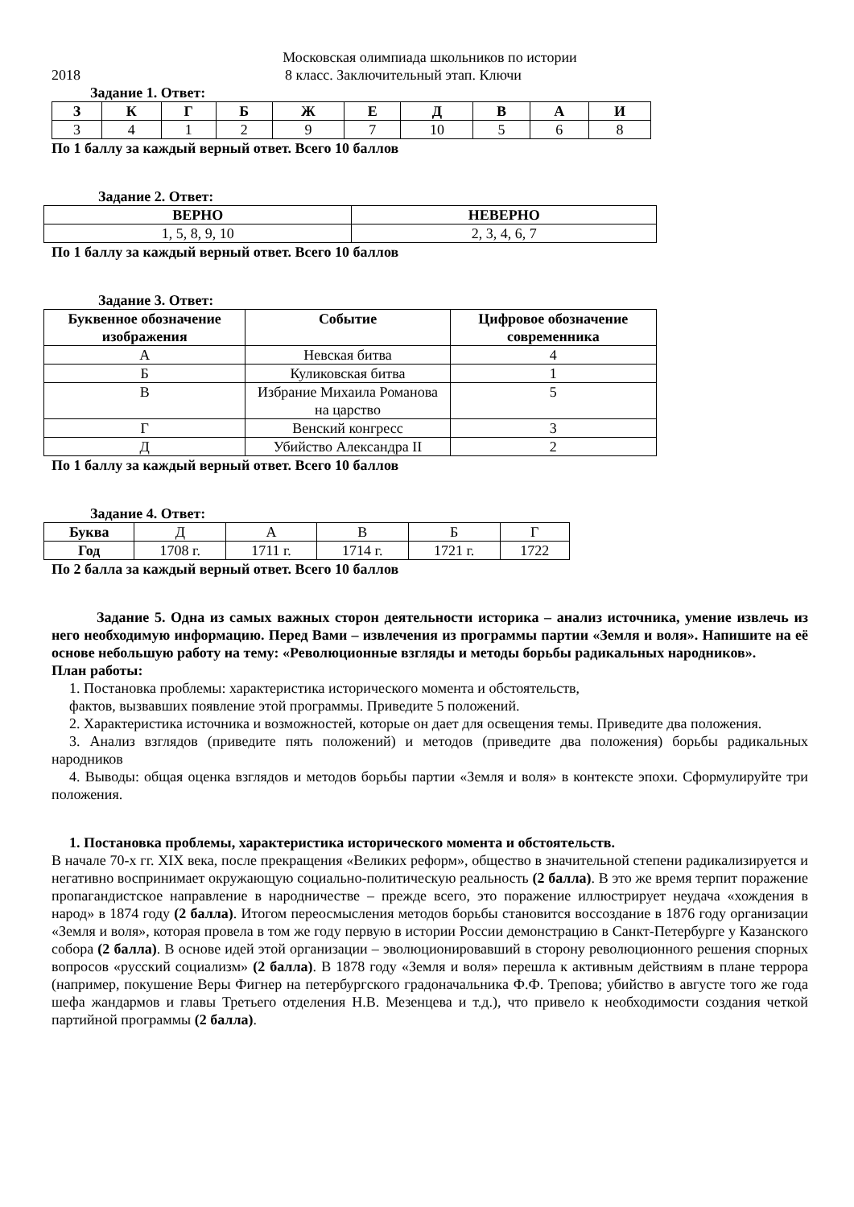Московская олимпиада школьников по истории
2018 8 класс. Заключительный этап. Ключи
Задание 1. Ответ:
| З | К | Г | Б | Ж | Е | Д | В | А | И |
| --- | --- | --- | --- | --- | --- | --- | --- | --- | --- |
| 3 | 4 | 1 | 2 | 9 | 7 | 10 | 5 | 6 | 8 |
По 1 баллу за каждый верный ответ. Всего 10 баллов
Задание 2. Ответ:
| ВЕРНО | НЕВЕРНО |
| --- | --- |
| 1, 5, 8, 9, 10 | 2, 3, 4, 6, 7 |
По 1 баллу за каждый верный ответ. Всего 10 баллов
Задание 3. Ответ:
| Буквенное обозначение изображения | Событие | Цифровое обозначение современника |
| --- | --- | --- |
| А | Невская битва | 4 |
| Б | Куликовская битва | 1 |
| В | Избрание Михаила Романова на царство | 5 |
| Г | Венский конгресс | 3 |
| Д | Убийство Александра II | 2 |
По 1 баллу за каждый верный ответ. Всего 10 баллов
Задание 4. Ответ:
| Буква | Д | А | В | Б | Г |
| Год | 1708 г. | 1711 г. | 1714 г. | 1721 г. | 1722 |
По 2 балла за каждый верный ответ. Всего 10 баллов
Задание 5. Одна из самых важных сторон деятельности историка – анализ источника, умение извлечь из него необходимую информацию. Перед Вами – извлечения из программы партии «Земля и воля». Напишите на её основе небольшую работу на тему: «Революционные взгляды и методы борьбы радикальных народников».
План работы:
1. Постановка проблемы: характеристика исторического момента и обстоятельств,
фактов, вызвавших появление этой программы. Приведите 5 положений.
2. Характеристика источника и возможностей, которые он дает для освещения темы. Приведите два положения.
3. Анализ взглядов (приведите пять положений) и методов (приведите два положения) борьбы радикальных народников
4. Выводы: общая оценка взглядов и методов борьбы партии «Земля и воля» в контексте эпохи. Сформулируйте три положения.
1. Постановка проблемы, характеристика исторического момента и обстоятельств.
В начале 70-х гг. XIX века, после прекращения «Великих реформ», общество в значительной степени радикализируется и негативно воспринимает окружающую социально-политическую реальность (2 балла). В это же время терпит поражение пропагандистское направление в народничестве – прежде всего, это поражение иллюстрирует неудача «хождения в народ» в 1874 году (2 балла). Итогом переосмысления методов борьбы становится воссоздание в 1876 году организации «Земля и воля», которая провела в том же году первую в истории России демонстрацию в Санкт-Петербурге у Казанского собора (2 балла). В основе идей этой организации – эволюционировавший в сторону революционного решения спорных вопросов «русский социализм» (2 балла). В 1878 году «Земля и воля» перешла к активным действиям в плане террора (например, покушение Веры Фигнер на петербургского градоначальника Ф.Ф. Трепова; убийство в августе того же года шефа жандармов и главы Третьего отделения Н.В. Мезенцева и т.д.), что привело к необходимости создания четкой партийной программы (2 балла).